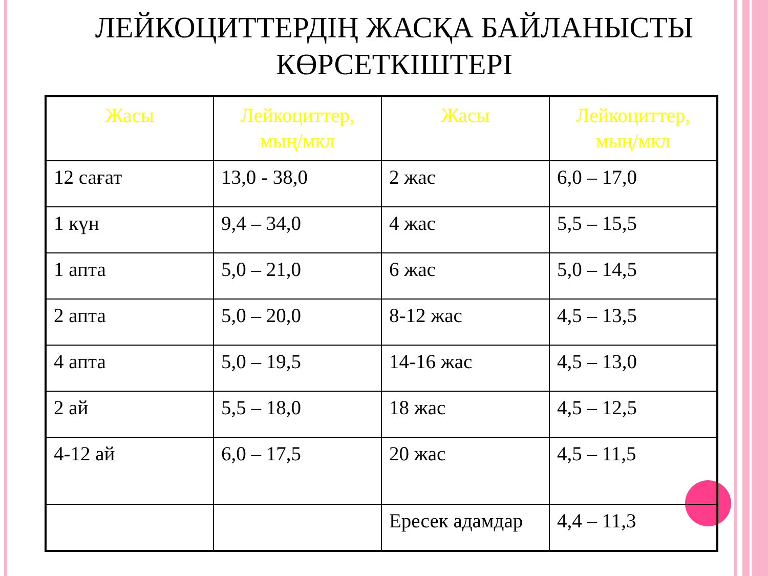ЛЕЙКОЦИТТЕРДІҢ ЖАСҚА БАЙЛАНЫСТЫ КӨРСЕТКІШТЕРІ
| Жасы | Лейкоциттер, мың/мкл | Жасы | Лейкоциттер, мың/мкл |
| --- | --- | --- | --- |
| 12 сағат | 13,0 - 38,0 | 2 жас | 6,0 – 17,0 |
| 1 күн | 9,4 – 34,0 | 4 жас | 5,5 – 15,5 |
| 1 апта | 5,0 – 21,0 | 6 жас | 5,0 – 14,5 |
| 2 апта | 5,0 – 20,0 | 8-12 жас | 4,5 – 13,5 |
| 4 апта | 5,0 – 19,5 | 14-16 жас | 4,5 – 13,0 |
| 2 ай | 5,5 – 18,0 | 18 жас | 4,5 – 12,5 |
| 4-12 ай | 6,0 – 17,5 | 20 жас | 4,5 – 11,5 |
| | | Ересек адамдар | 4,4 – 11,3 |